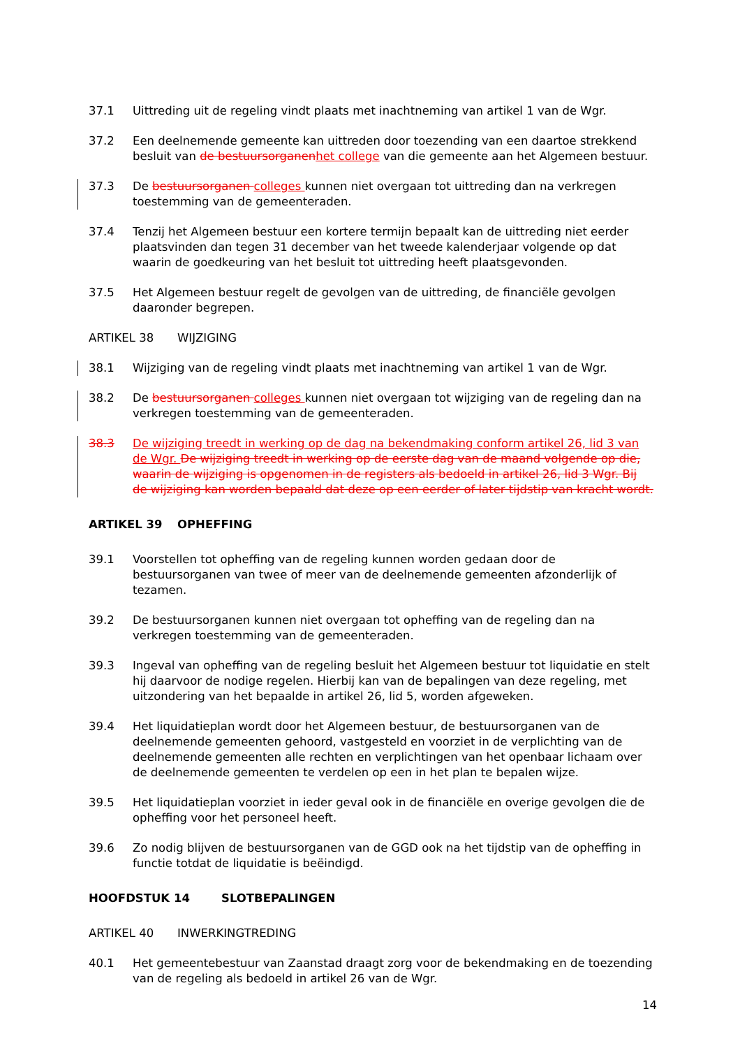37.1 Uittreding uit de regeling vindt plaats met inachtneming van artikel 1 van de Wgr.
37.2 Een deelnemende gemeente kan uittreden door toezending van een daartoe strekkend besluit van de bestuursorganenhet college van die gemeente aan het Algemeen bestuur.
37.3 De bestuursorganen colleges kunnen niet overgaan tot uittreding dan na verkregen toestemming van de gemeenteraden.
37.4 Tenzij het Algemeen bestuur een kortere termijn bepaalt kan de uittreding niet eerder plaatsvinden dan tegen 31 december van het tweede kalenderjaar volgende op dat waarin de goedkeuring van het besluit tot uittreding heeft plaatsgevonden.
37.5 Het Algemeen bestuur regelt de gevolgen van de uittreding, de financiële gevolgen daaronder begrepen.
ARTIKEL 38 WIJZIGING
38.1 Wijziging van de regeling vindt plaats met inachtneming van artikel 1 van de Wgr.
38.2 De bestuursorganen colleges kunnen niet overgaan tot wijziging van de regeling dan na verkregen toestemming van de gemeenteraden.
38.3 De wijziging treedt in werking op de dag na bekendmaking conform artikel 26, lid 3 van de Wgr. De wijziging treedt in werking op de eerste dag van de maand volgende op die, waarin de wijziging is opgenomen in de registers als bedoeld in artikel 26, lid 3 Wgr. Bij de wijziging kan worden bepaald dat deze op een eerder of later tijdstip van kracht wordt.
ARTIKEL 39 OPHEFFING
39.1 Voorstellen tot opheffing van de regeling kunnen worden gedaan door de bestuursorganen van twee of meer van de deelnemende gemeenten afzonderlijk of tezamen.
39.2 De bestuursorganen kunnen niet overgaan tot opheffing van de regeling dan na verkregen toestemming van de gemeenteraden.
39.3 Ingeval van opheffing van de regeling besluit het Algemeen bestuur tot liquidatie en stelt hij daarvoor de nodige regelen. Hierbij kan van de bepalingen van deze regeling, met uitzondering van het bepaalde in artikel 26, lid 5, worden afgeweken.
39.4 Het liquidatieplan wordt door het Algemeen bestuur, de bestuursorganen van de deelnemende gemeenten gehoord, vastgesteld en voorziet in de verplichting van de deelnemende gemeenten alle rechten en verplichtingen van het openbaar lichaam over de deelnemende gemeenten te verdelen op een in het plan te bepalen wijze.
39.5 Het liquidatieplan voorziet in ieder geval ook in de financiële en overige gevolgen die de opheffing voor het personeel heeft.
39.6 Zo nodig blijven de bestuursorganen van de GGD ook na het tijdstip van de opheffing in functie totdat de liquidatie is beëindigd.
HOOFDSTUK 14 SLOTBEPALINGEN
ARTIKEL 40 INWERKINGTREDING
40.1 Het gemeentebestuur van Zaanstad draagt zorg voor de bekendmaking en de toezending van de regeling als bedoeld in artikel 26 van de Wgr.
14